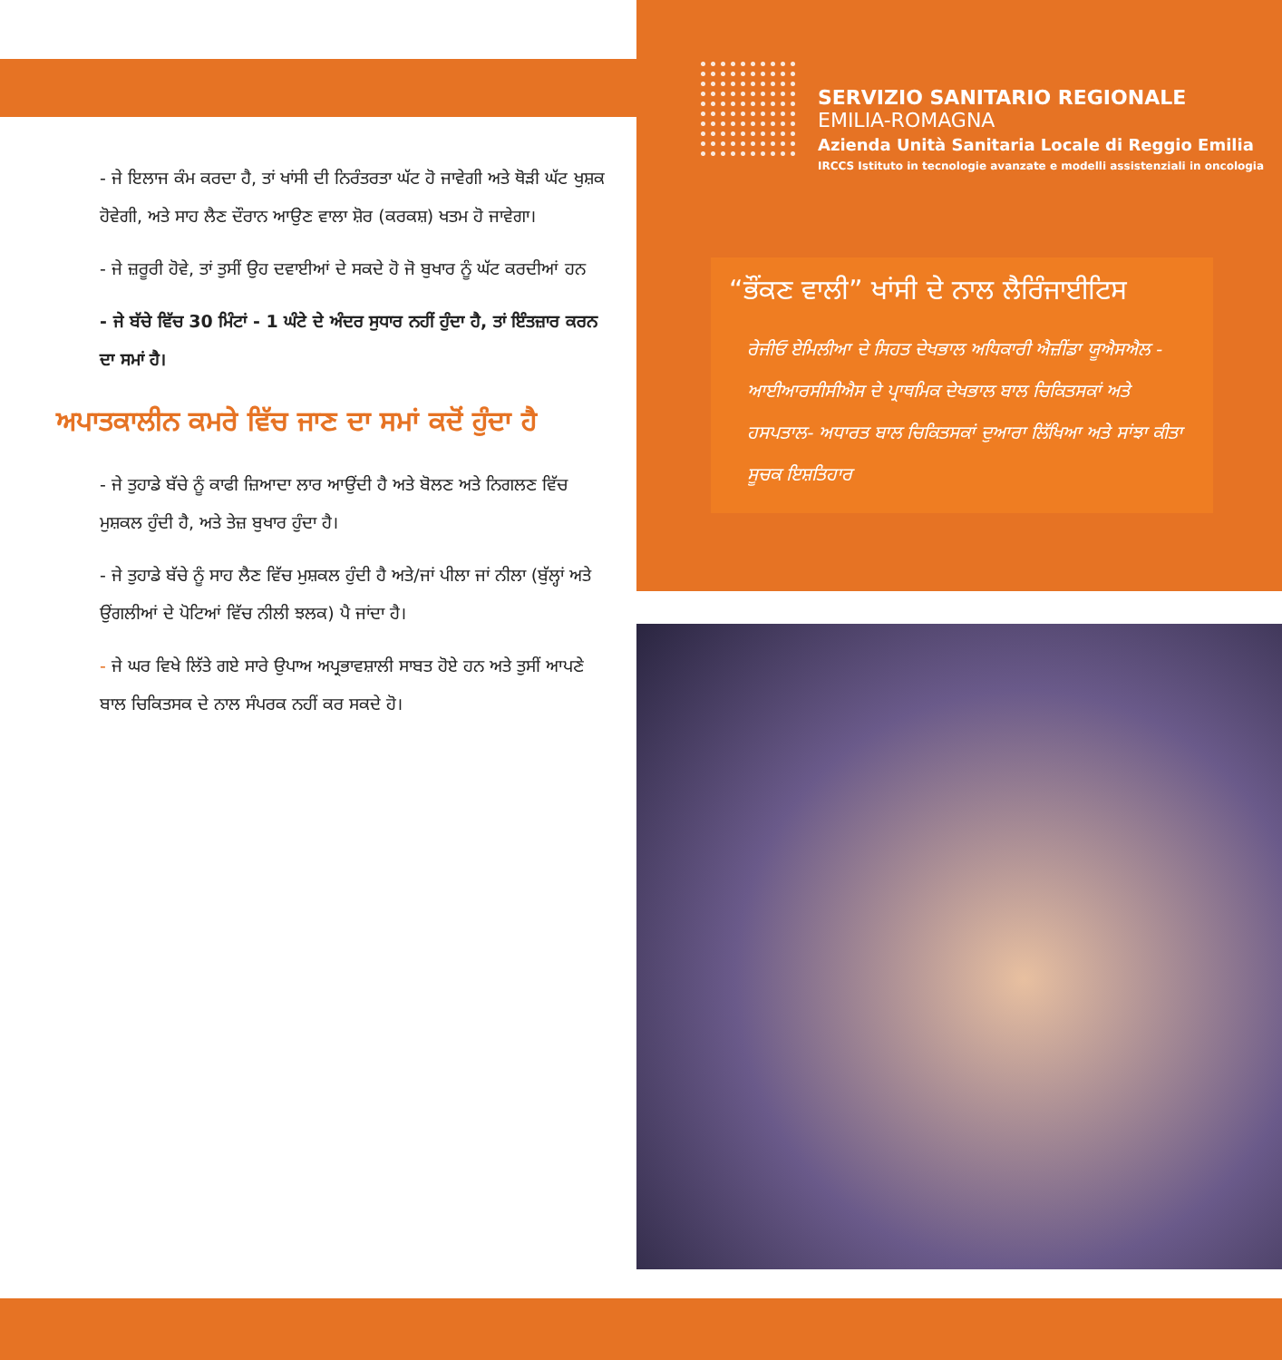SERVIZIO SANITARIO REGIONALE
EMILIA-ROMAGNA
Azienda Unità Sanitaria Locale di Reggio Emilia
IRCCS Istituto in tecnologie avanzate e modelli assistenziali in oncologia
“ਭੌਂਕਣ ਵਾਲੀ” ਖਾਂਸੀ ਦੇ ਨਾਲ ਲੈਰਿੰਜਾਈਟਿਸ
ਰੇਜੀਓ ਏਮਿਲੀਆ ਦੇ ਸਿਹਤ ਦੇਖਭਾਲ ਅਧਿਕਾਰੀ ਐਜ਼ੀਂਡਾ ਯੂਐਸਐਲ - ਆਈਆਰਸੀਸੀਐਸ ਦੇ ਪ੍ਰਾਥਮਿਕ ਦੇਖਭਾਲ ਬਾਲ ਚਿਕਿਤਸਕਾਂ ਅਤੇ ਹਸਪਤਾਲ- ਅਧਾਰਤ ਬਾਲ ਚਿਕਿਤਸਕਾਂ ਦੁਆਰਾ ਲਿੱਖਿਆ ਅਤੇ ਸਾਂਝਾ ਕੀਤਾ ਸੂਚਕ ਇਸ਼ਤਿਹਾਰ
- ਜੇ ਇਲਾਜ ਕੰਮ ਕਰਦਾ ਹੈ, ਤਾਂ ਖਾਂਸੀ ਦੀ ਨਿਰੰਤਰਤਾ ਘੱਟ ਹੋ ਜਾਵੇਗੀ ਅਤੇ ਥੋੜੀ ਘੱਟ ਖੁਸ਼ਕ ਹੋਵੇਗੀ, ਅਤੇ ਸਾਹ ਲੈਣ ਦੌਰਾਨ ਆਉਣ ਵਾਲਾ ਸ਼ੋਰ (ਕਰਕਸ਼) ਖਤਮ ਹੋ ਜਾਵੇਗਾ।
- ਜੇ ਜ਼ਰੂਰੀ ਹੋਵੇ, ਤਾਂ ਤੁਸੀਂ ਉਹ ਦਵਾਈਆਂ ਦੇ ਸਕਦੇ ਹੋ ਜੋ ਬੁਖਾਰ ਨੂੰ ਘੱਟ ਕਰਦੀਆਂ ਹਨ
- ਜੇ ਬੱਚੇ ਵਿੱਚ 30 ਮਿੰਟਾਂ - 1 ਘੰਟੇ ਦੇ ਅੰਦਰ ਸੁਧਾਰ ਨਹੀਂ ਹੁੰਦਾ ਹੈ, ਤਾਂ ਇੰਤਜ਼ਾਰ ਕਰਨ ਦਾ ਸਮਾਂ ਹੈ।
ਅਪਾਤਕਾਲੀਨ ਕਮਰੇ ਵਿੱਚ ਜਾਣ ਦਾ ਸਮਾਂ ਕਦੋਂ ਹੁੰਦਾ ਹੈ
- ਜੇ ਤੁਹਾਡੇ ਬੱਚੇ ਨੂੰ ਕਾਫੀ ਜ਼ਿਆਦਾ ਲਾਰ ਆਉਂਦੀ ਹੈ ਅਤੇ ਬੋਲਣ ਅਤੇ ਨਿਗਲਣ ਵਿੱਚ ਮੁਸ਼ਕਲ ਹੁੰਦੀ ਹੈ, ਅਤੇ ਤੇਜ਼ ਬੁਖਾਰ ਹੁੰਦਾ ਹੈ।
- ਜੇ ਤੁਹਾਡੇ ਬੱਚੇ ਨੂੰ ਸਾਹ ਲੈਣ ਵਿੱਚ ਮੁਸ਼ਕਲ ਹੁੰਦੀ ਹੈ ਅਤੇ/ਜਾਂ ਪੀਲਾ ਜਾਂ ਨੀਲਾ (ਬੁੱਲ੍ਹਾਂ ਅਤੇ ਉਂਗਲੀਆਂ ਦੇ ਪੋਟਿਆਂ ਵਿੱਚ ਨੀਲੀ ਝਲਕ) ਪੈ ਜਾਂਦਾ ਹੈ।
- ਜੇ ਘਰ ਵਿਖੇ ਲਿੱਤੇ ਗਏ ਸਾਰੇ ਉਪਾਅ ਅਪ੍ਰਭਾਵਸ਼ਾਲੀ ਸਾਬਤ ਹੋਏ ਹਨ ਅਤੇ ਤੁਸੀਂ ਆਪਣੇ ਬਾਲ ਚਿਕਿਤਸਕ ਦੇ ਨਾਲ ਸੰਪਰਕ ਨਹੀਂ ਕਰ ਸਕਦੇ ਹੋ।